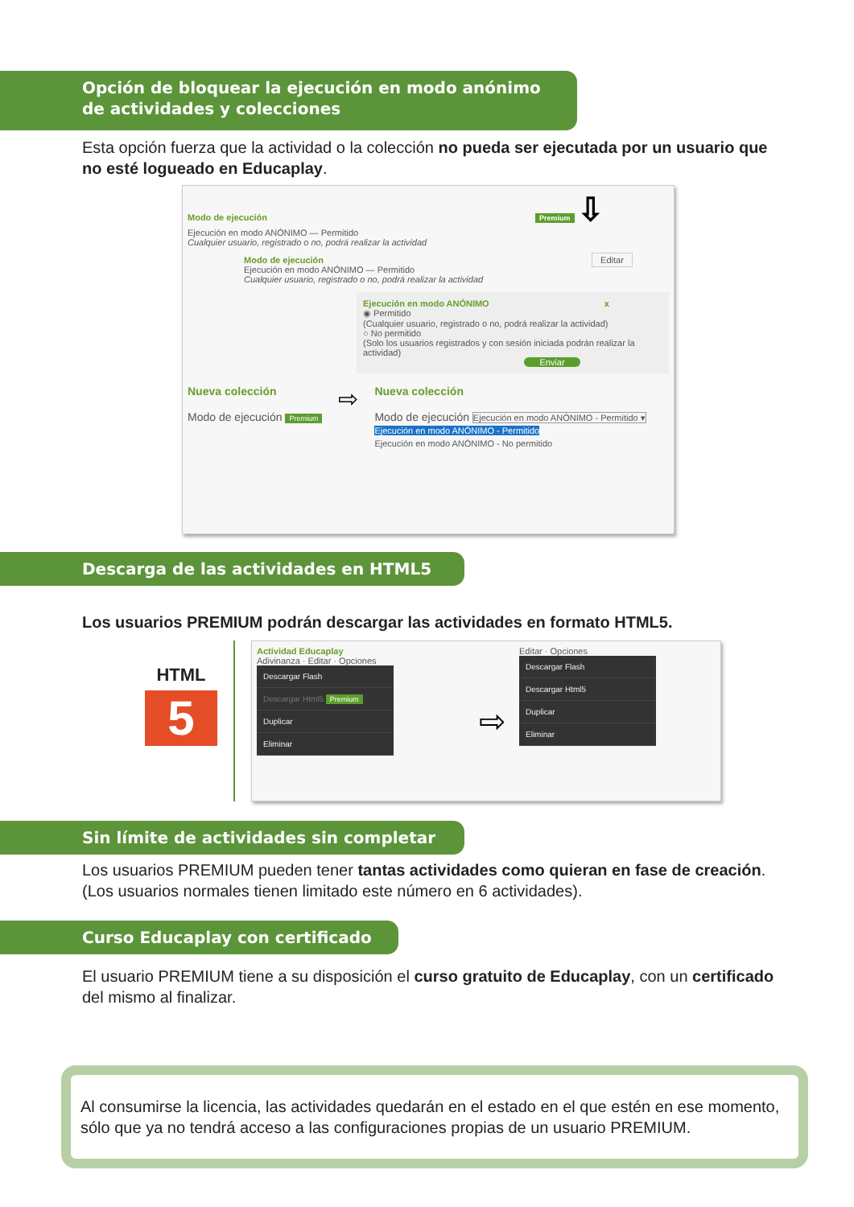Opción de bloquear la ejecución en modo anónimo de actividades y colecciones
Esta opción fuerza que la actividad o la colección no pueda ser ejecutada por un usuario que no esté logueado en Educaplay.
Modo de ejecución Premium ⇩
Ejecución en modo ANÓNIMO — Permitido
Cualquier usuario, registrado o no, podrá realizar la actividad
Modo de ejecución Editar
Ejecución en modo ANÓNIMO — Permitido
Cualquier usuario, registrado o no, podrá realizar la actividad
Ejecución en modo ANÓNIMO x
◉ Permitido
(Cualquier usuario, registrado o no, podrá realizar la actividad)
○ No permitido
(Solo los usuarios registrados y con sesión iniciada podrán realizar la actividad)
Enviar
Nueva colección
Modo de ejecución Premium
⇨
Nueva colección
Modo de ejecución Ejecución en modo ANÓNIMO - Permitido ▾
Ejecución en modo ANÓNIMO - Permitido
Ejecución en modo ANÓNIMO - No permitido
Descarga de las actividades en HTML5
Los usuarios PREMIUM podrán descargar las actividades en formato HTML5.
HTML
5
Actividad Educaplay
Adivinanza · Editar · Opciones
Descargar Flash
Descargar Html5 Premium
Duplicar
Eliminar
⇨
Editar · Opciones
Descargar Flash
Descargar Html5
Duplicar
Eliminar
Sin límite de actividades sin completar
Los usuarios PREMIUM pueden tener tantas actividades como quieran en fase de creación. (Los usuarios normales tienen limitado este número en 6 actividades).
Curso Educaplay con certificado
El usuario PREMIUM tiene a su disposición el curso gratuito de Educaplay, con un certificado del mismo al finalizar.
Al consumirse la licencia, las actividades quedarán en el estado en el que estén en ese momento, sólo que ya no tendrá acceso a las configuraciones propias de un usuario PREMIUM.